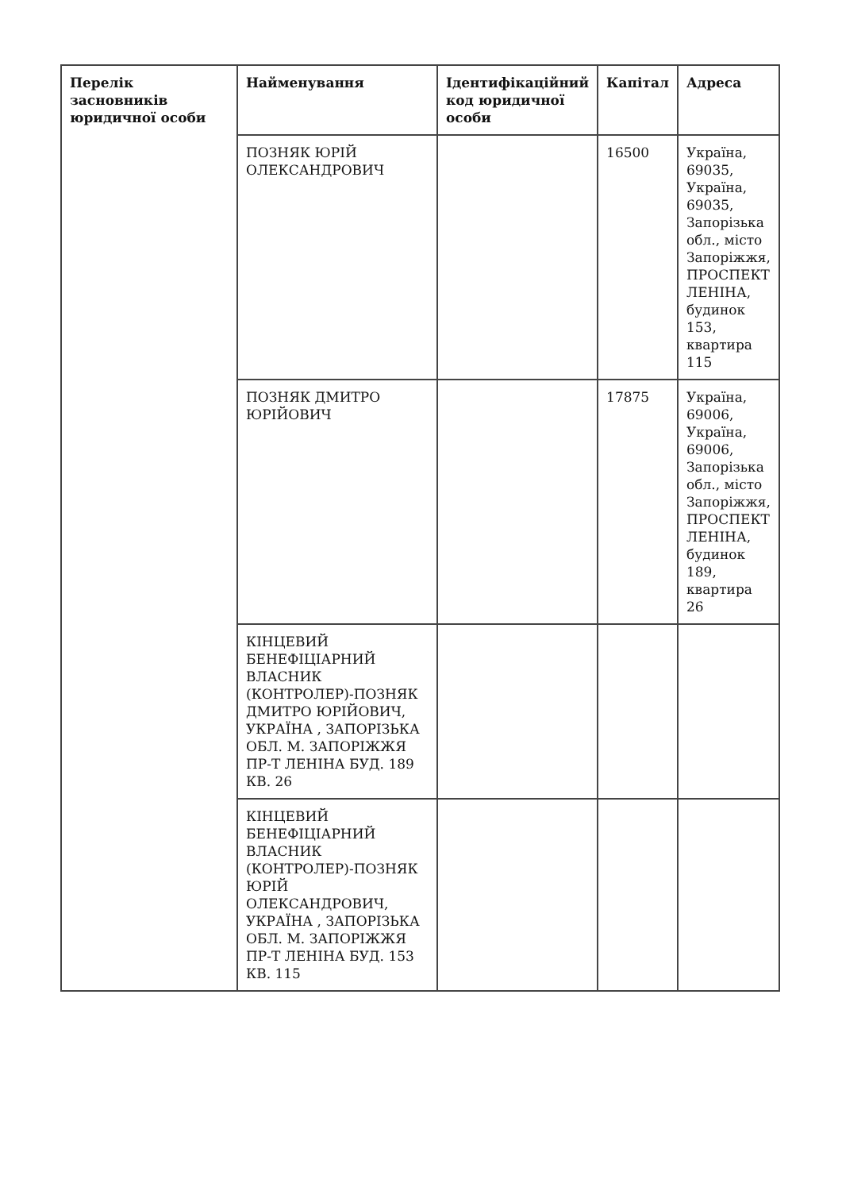| Перелік засновників юридичної особи | Найменування | Ідентифікаційний код юридичної особи | Капітал | Адреса |
| | ПОЗНЯК ЮРІЙ ОЛЕКСАНДРОВИЧ | | 16500 | Україна, 69035, Україна, 69035, Запорізька обл., місто Запоріжжя, ПРОСПЕКТ ЛЕНІНА, будинок 153, квартира 115 |
| | ПОЗНЯК ДМИТРО ЮРІЙОВИЧ | | 17875 | Україна, 69006, Україна, 69006, Запорізька обл., місто Запоріжжя, ПРОСПЕКТ ЛЕНІНА, будинок 189, квартира 26 |
| | КІНЦЕВИЙ БЕНЕФІЦІАРНИЙ ВЛАСНИК (КОНТРОЛЕР)-ПОЗНЯК ДМИТРО ЮРІЙОВИЧ, УКРАЇНА , ЗАПОРІЗЬКА ОБЛ. М. ЗАПОРІЖЖЯ ПР-Т ЛЕНІНА БУД. 189 КВ. 26 | | | |
| | КІНЦЕВИЙ БЕНЕФІЦІАРНИЙ ВЛАСНИК (КОНТРОЛЕР)-ПОЗНЯК ЮРІЙ ОЛЕКСАНДРОВИЧ, УКРАЇНА , ЗАПОРІЗЬКА ОБЛ. М. ЗАПОРІЖЖЯ ПР-Т ЛЕНІНА БУД. 153 КВ. 115 | | | |